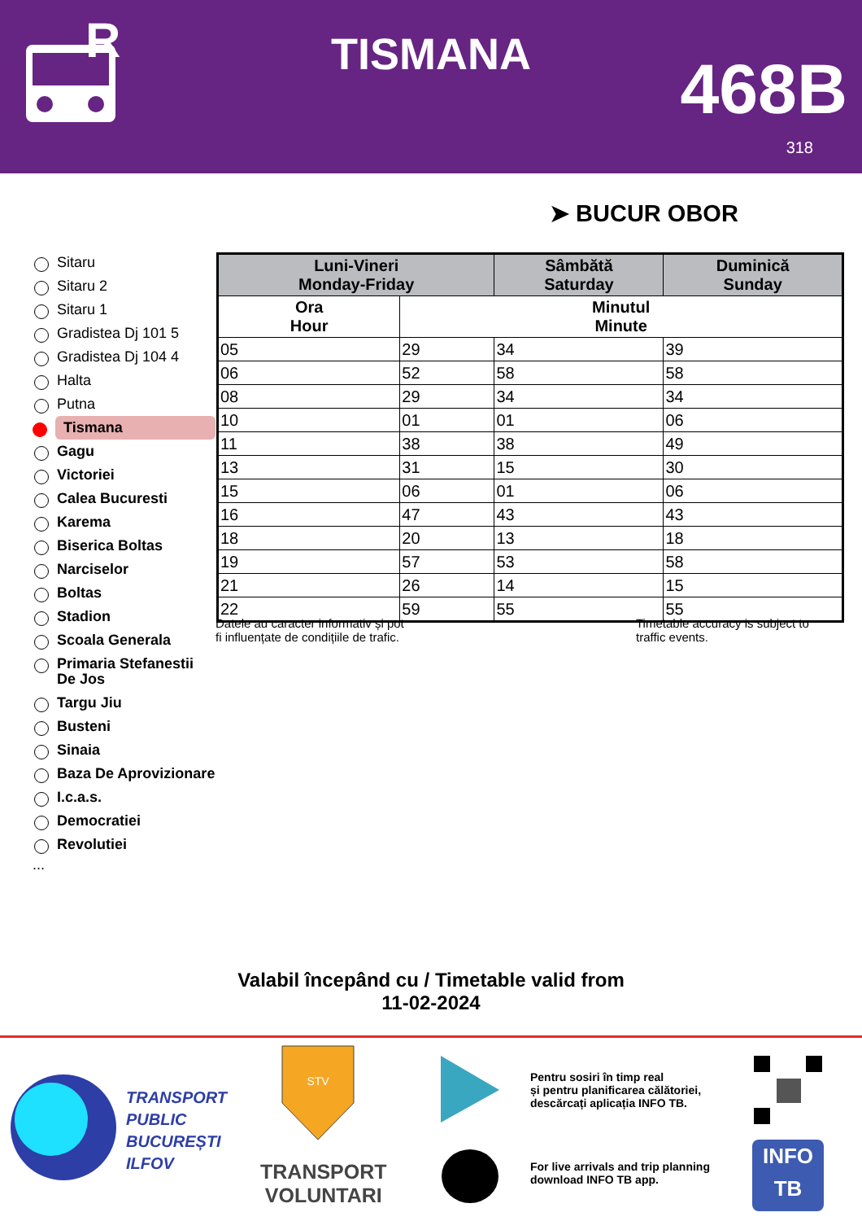R
TISMANA 468B
318
➤ BUCUR OBOR
Sitaru
Sitaru 2
Sitaru 1
Gradistea Dj 101 5
Gradistea Dj 104 4
Halta
Putna
Tismana
Gagu
Victoriei
Calea Bucuresti
Karema
Biserica Boltas
Narciselor
Boltas
Stadion
Scoala Generala
Primaria Stefanestii De Jos
Targu Jiu
Busteni
Sinaia
Baza De Aprovizionare
I.c.a.s.
Democratiei
Revolutiei
...
| Luni-Vineri Monday-Friday | | Sâmbătă Saturday | Duminică Sunday |
| --- | --- | --- | --- |
| Ora Hour | Minutul Minute | | |
| 05 | 29 | 34 | 39 |
| 06 | 52 | 58 | 58 |
| 08 | 29 | 34 | 34 |
| 10 | 01 | 01 | 06 |
| 11 | 38 | 38 | 49 |
| 13 | 31 | 15 | 30 |
| 15 | 06 | 01 | 06 |
| 16 | 47 | 43 | 43 |
| 18 | 20 | 13 | 18 |
| 19 | 57 | 53 | 58 |
| 21 | 26 | 14 | 15 |
| 22 | 59 | 55 | 55 |
Datele au caracter informativ și pot
fi influențate de condițiile de trafic.
Timetable accuracy is subject to
traffic events.
Valabil începând cu / Timetable valid from
11-02-2024
TRANSPORT
PUBLIC
BUCUREȘTI
ILFOV
STV
TRANSPORT
VOLUNTARI
Pentru sosiri în timp real
și pentru planificarea călătoriei,
descărcați aplicația INFO TB.
For live arrivals and trip planning
download INFO TB app.
INFO
TB